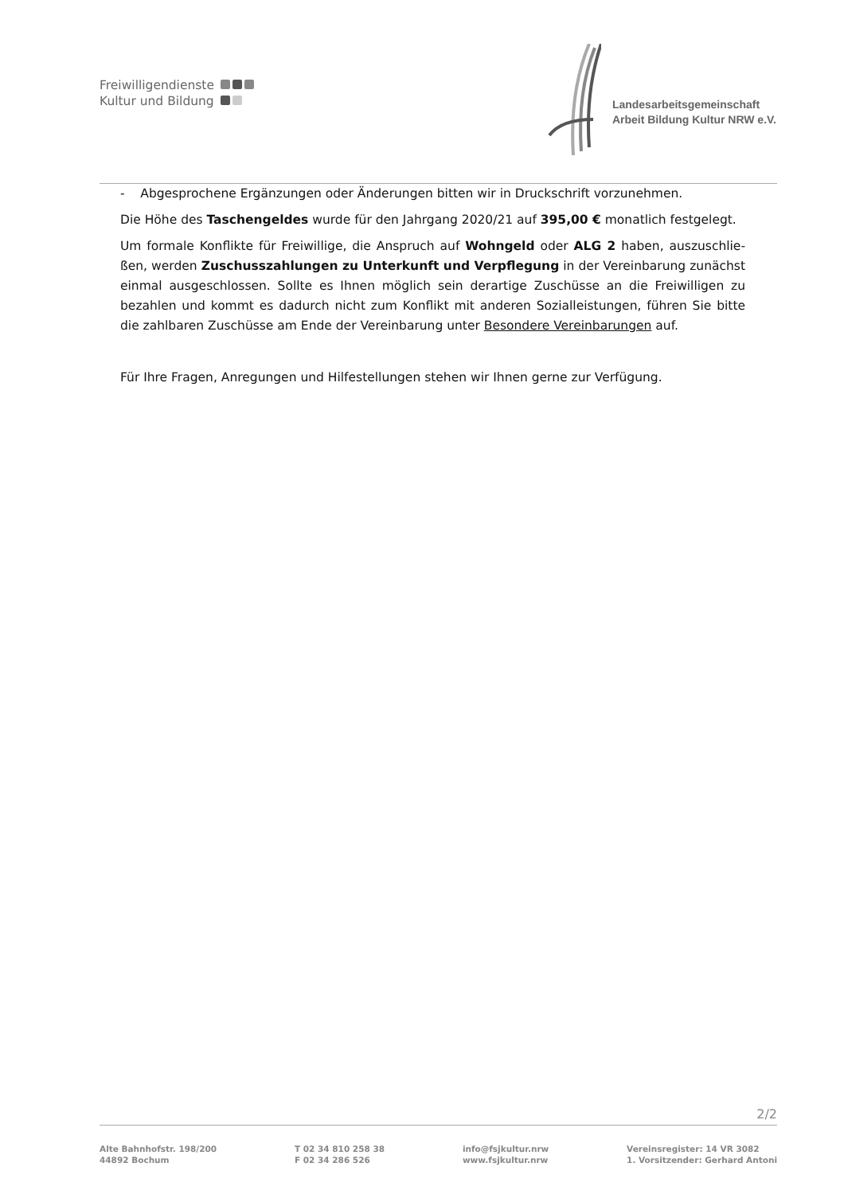Freiwilligendienste
Kultur und Bildung
Landesarbeitsgemeinschaft
Arbeit Bildung Kultur NRW e.V.
- Abgesprochene Ergänzungen oder Änderungen bitten wir in Druckschrift vorzunehmen.
Die Höhe des Taschengeldes wurde für den Jahrgang 2020/21 auf 395,00 € monatlich festgelegt.
Um formale Konflikte für Freiwillige, die Anspruch auf Wohngeld oder ALG 2 haben, auszuschlie-ßen, werden Zuschusszahlungen zu Unterkunft und Verpflegung in der Vereinbarung zunächst einmal ausgeschlossen. Sollte es Ihnen möglich sein derartige Zuschüsse an die Freiwilligen zu bezahlen und kommt es dadurch nicht zum Konflikt mit anderen Sozialleistungen, führen Sie bitte die zahlbaren Zuschüsse am Ende der Vereinbarung unter Besondere Vereinbarungen auf.
Für Ihre Fragen, Anregungen und Hilfestellungen stehen wir Ihnen gerne zur Verfügung.
2/2
Alte Bahnhofstr. 198/200
44892 Bochum
T 02 34 810 258 38
F 02 34 286 526
info@fsjkultur.nrw
www.fsjkultur.nrw
Vereinsregister: 14 VR 3082
1. Vorsitzender: Gerhard Antoni